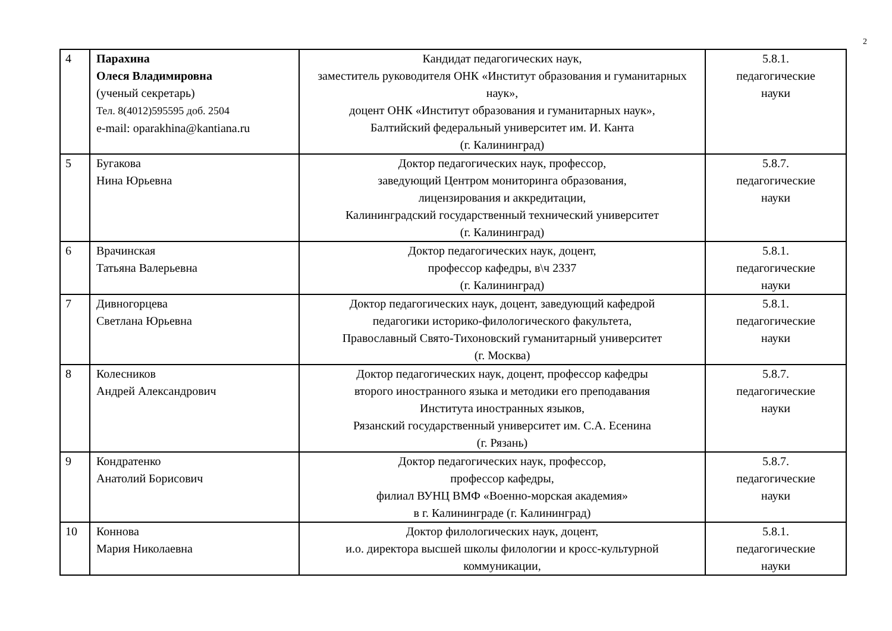2
| 4 | Парахина Олеся Владимировна (ученый секретарь) Тел. 8(4012)595595 доб. 2504 e-mail: oparakhina@kantiana.ru | Кандидат педагогических наук, заместитель руководителя ОНК «Институт образования и гуманитарных наук», доцент ОНК «Институт образования и гуманитарных наук», Балтийский федеральный университет им. И. Канта (г. Калининград) | 5.8.1. педагогические науки |
| 5 | Бугакова Нина Юрьевна | Доктор педагогических наук, профессор, заведующий Центром мониторинга образования, лицензирования и аккредитации, Калининградский государственный технический университет (г. Калининград) | 5.8.7. педагогические науки |
| 6 | Врачинская Татьяна Валерьевна | Доктор педагогических наук, доцент, профессор кафедры, в\ч 2337 (г. Калининград) | 5.8.1. педагогические науки |
| 7 | Дивногорцева Светлана Юрьевна | Доктор педагогических наук, доцент, заведующий кафедрой педагогики историко-филологического факультета, Православный Свято-Тихоновский гуманитарный университет (г. Москва) | 5.8.1. педагогические науки |
| 8 | Колесников Андрей Александрович | Доктор педагогических наук, доцент, профессор кафедры второго иностранного языка и методики его преподавания Института иностранных языков, Рязанский государственный университет им. С.А. Есенина (г. Рязань) | 5.8.7. педагогические науки |
| 9 | Кондратенко Анатолий Борисович | Доктор педагогических наук, профессор, профессор кафедры, филиал ВУНЦ ВМФ «Военно-морская академия» в г. Калининграде (г. Калининград) | 5.8.7. педагогические науки |
| 10 | Коннова Мария Николаевна | Доктор филологических наук, доцент, и.о. директора высшей школы филологии и кросс-культурной коммуникации, | 5.8.1. педагогические науки |